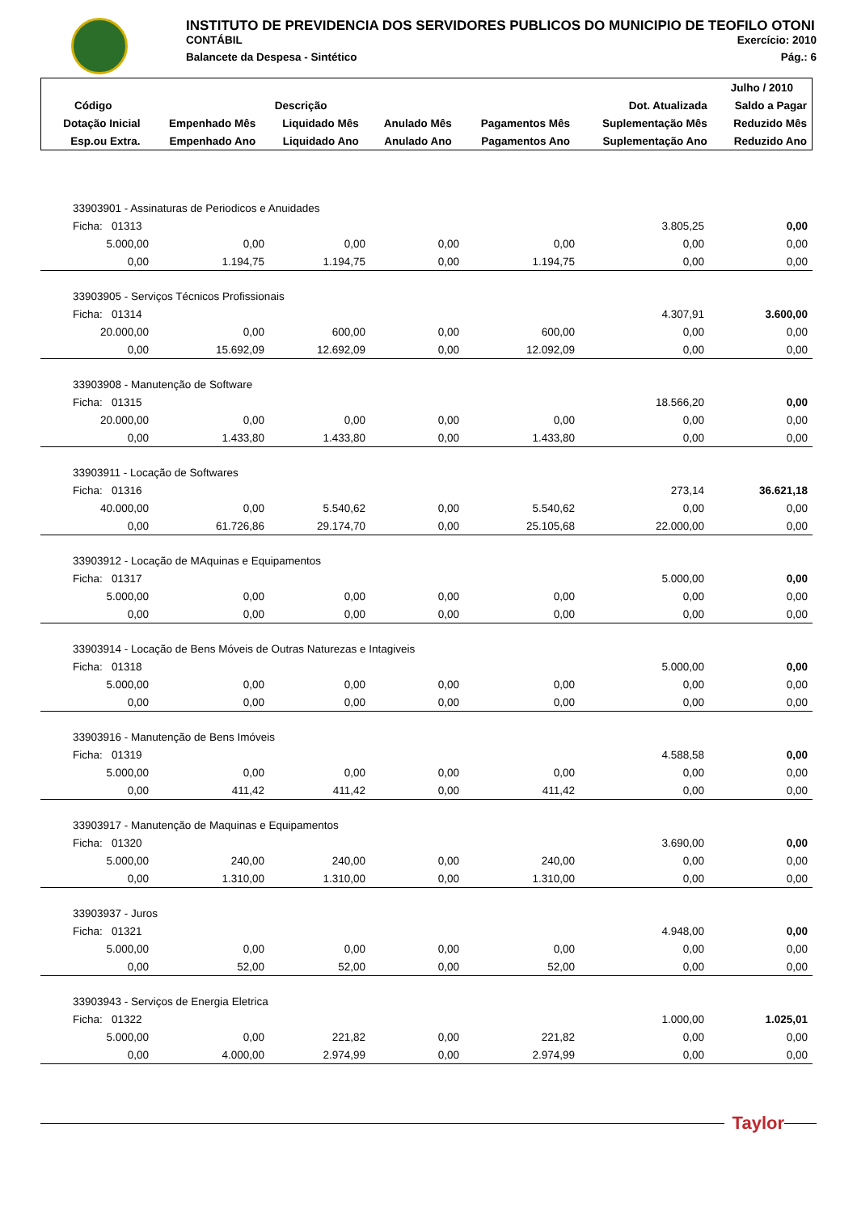INSTITUTO DE PREVIDENCIA DOS SERVIDORES PUBLICOS DO MUNICIPIO DE TEOFILO OTONI
CONTÁBIL Exercício: 2010
Balancete da Despesa - Sintético Pág.: 6
| | | | | | | Julho / 2010 |
| --- | --- | --- | --- | --- | --- | --- |
| Código | Descrição | | | | Dot. Atualizada | Saldo a Pagar |
| Dotação Inicial | Empenhado Mês | Liquidado Mês | Anulado Mês | Pagamentos Mês | Suplementação Mês | Reduzido Mês |
| Esp.ou Extra. | Empenhado Ano | Liquidado Ano | Anulado Ano | Pagamentos Ano | Suplementação Ano | Reduzido Ano |
| 33903901 - Assinaturas de Periodicos e Anuidades | | | | | | |
| Ficha: 01313 | | | | | 3.805,25 | 0,00 |
| 5.000,00 | 0,00 | 0,00 | 0,00 | 0,00 | 0,00 | 0,00 |
| 0,00 | 1.194,75 | 1.194,75 | 0,00 | 1.194,75 | 0,00 | 0,00 |
| 33903905 - Serviços Técnicos Profissionais | | | | | | |
| Ficha: 01314 | | | | | 4.307,91 | 3.600,00 |
| 20.000,00 | 0,00 | 600,00 | 0,00 | 600,00 | 0,00 | 0,00 |
| 0,00 | 15.692,09 | 12.692,09 | 0,00 | 12.092,09 | 0,00 | 0,00 |
| 33903908 - Manutenção de Software | | | | | | |
| Ficha: 01315 | | | | | 18.566,20 | 0,00 |
| 20.000,00 | 0,00 | 0,00 | 0,00 | 0,00 | 0,00 | 0,00 |
| 0,00 | 1.433,80 | 1.433,80 | 0,00 | 1.433,80 | 0,00 | 0,00 |
| 33903911 - Locação de Softwares | | | | | | |
| Ficha: 01316 | | | | | 273,14 | 36.621,18 |
| 40.000,00 | 0,00 | 5.540,62 | 0,00 | 5.540,62 | 0,00 | 0,00 |
| 0,00 | 61.726,86 | 29.174,70 | 0,00 | 25.105,68 | 22.000,00 | 0,00 |
| 33903912 - Locação de MAquinas e Equipamentos | | | | | | |
| Ficha: 01317 | | | | | 5.000,00 | 0,00 |
| 5.000,00 | 0,00 | 0,00 | 0,00 | 0,00 | 0,00 | 0,00 |
| 0,00 | 0,00 | 0,00 | 0,00 | 0,00 | 0,00 | 0,00 |
| 33903914 - Locação de Bens Móveis de Outras Naturezas e Intagiveis | | | | | | |
| Ficha: 01318 | | | | | 5.000,00 | 0,00 |
| 5.000,00 | 0,00 | 0,00 | 0,00 | 0,00 | 0,00 | 0,00 |
| 0,00 | 0,00 | 0,00 | 0,00 | 0,00 | 0,00 | 0,00 |
| 33903916 - Manutenção de Bens Imóveis | | | | | | |
| Ficha: 01319 | | | | | 4.588,58 | 0,00 |
| 5.000,00 | 0,00 | 0,00 | 0,00 | 0,00 | 0,00 | 0,00 |
| 0,00 | 411,42 | 411,42 | 0,00 | 411,42 | 0,00 | 0,00 |
| 33903917 - Manutenção de Maquinas e Equipamentos | | | | | | |
| Ficha: 01320 | | | | | 3.690,00 | 0,00 |
| 5.000,00 | 240,00 | 240,00 | 0,00 | 240,00 | 0,00 | 0,00 |
| 0,00 | 1.310,00 | 1.310,00 | 0,00 | 1.310,00 | 0,00 | 0,00 |
| 33903937 - Juros | | | | | | |
| Ficha: 01321 | | | | | 4.948,00 | 0,00 |
| 5.000,00 | 0,00 | 0,00 | 0,00 | 0,00 | 0,00 | 0,00 |
| 0,00 | 52,00 | 52,00 | 0,00 | 52,00 | 0,00 | 0,00 |
| 33903943 - Serviços de Energia Eletrica | | | | | | |
| Ficha: 01322 | | | | | 1.000,00 | 1.025,01 |
| 5.000,00 | 0,00 | 221,82 | 0,00 | 221,82 | 0,00 | 0,00 |
| 0,00 | 4.000,00 | 2.974,99 | 0,00 | 2.974,99 | 0,00 | 0,00 |
Taylor